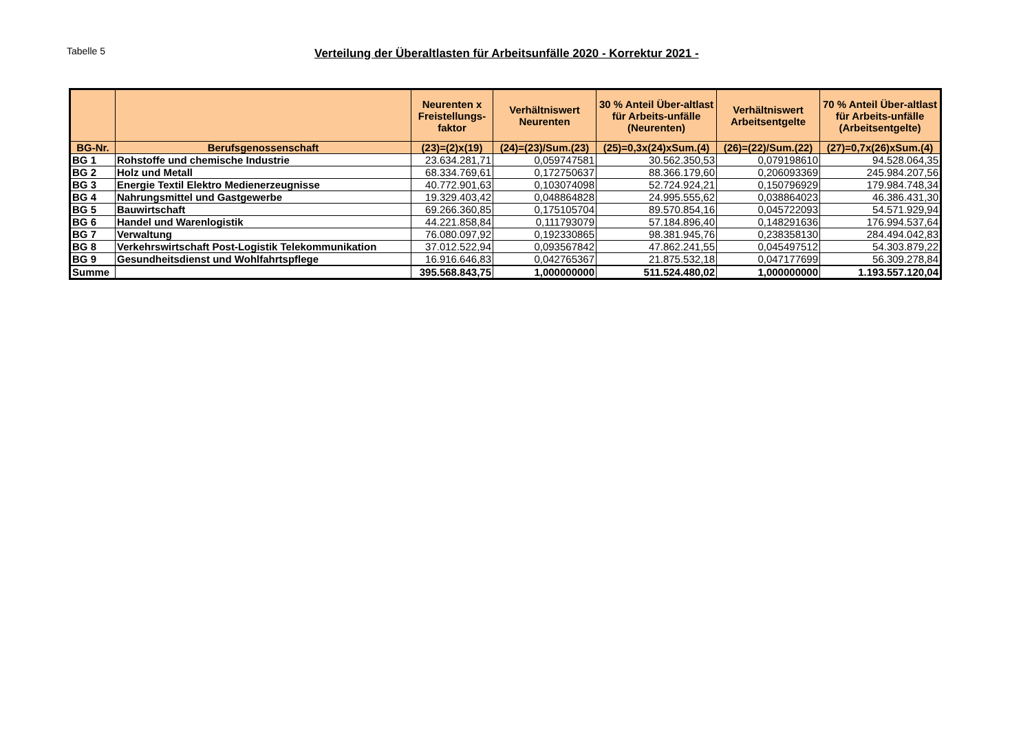Tabelle 5
Verteilung der Überaltlasten für Arbeitsunfälle 2020 - Korrektur 2021 -
| | | Neurenten x Freistellungs-faktor | Verhältniswert Neurenten | 30 % Anteil Über-altlast für Arbeits-unfälle (Neurenten) | Verhältniswert Arbeitsentgelte | 70 % Anteil Über-altlast für Arbeits-unfälle (Arbeitsentgelte) |
| --- | --- | --- | --- | --- | --- | --- |
| BG-Nr. | Berufsgenossenschaft | (23)=(2)x(19) | (24)=(23)/Sum.(23) | (25)=0,3x(24)xSum.(4) | (26)=(22)/Sum.(22) | (27)=0,7x(26)xSum.(4) |
| BG 1 | Rohstoffe und chemische Industrie | 23.634.281,71 | 0,059747581 | 30.562.350,53 | 0,079198610 | 94.528.064,35 |
| BG 2 | Holz und Metall | 68.334.769,61 | 0,172750637 | 88.366.179,60 | 0,206093369 | 245.984.207,56 |
| BG 3 | Energie Textil Elektro Medienerzeugnisse | 40.772.901,63 | 0,103074098 | 52.724.924,21 | 0,150796929 | 179.984.748,34 |
| BG 4 | Nahrungsmittel und Gastgewerbe | 19.329.403,42 | 0,048864828 | 24.995.555,62 | 0,038864023 | 46.386.431,30 |
| BG 5 | Bauwirtschaft | 69.266.360,85 | 0,175105704 | 89.570.854,16 | 0,045722093 | 54.571.929,94 |
| BG 6 | Handel und Warenlogistik | 44.221.858,84 | 0,111793079 | 57.184.896,40 | 0,148291636 | 176.994.537,64 |
| BG 7 | Verwaltung | 76.080.097,92 | 0,192330865 | 98.381.945,76 | 0,238358130 | 284.494.042,83 |
| BG 8 | Verkehrswirtschaft Post-Logistik Telekommunikation | 37.012.522,94 | 0,093567842 | 47.862.241,55 | 0,045497512 | 54.303.879,22 |
| BG 9 | Gesundheitsdienst und Wohlfahrtspflege | 16.916.646,83 | 0,042765367 | 21.875.532,18 | 0,047177699 | 56.309.278,84 |
| Summe | | 395.568.843,75 | 1,000000000 | 511.524.480,02 | 1,000000000 | 1.193.557.120,04 |